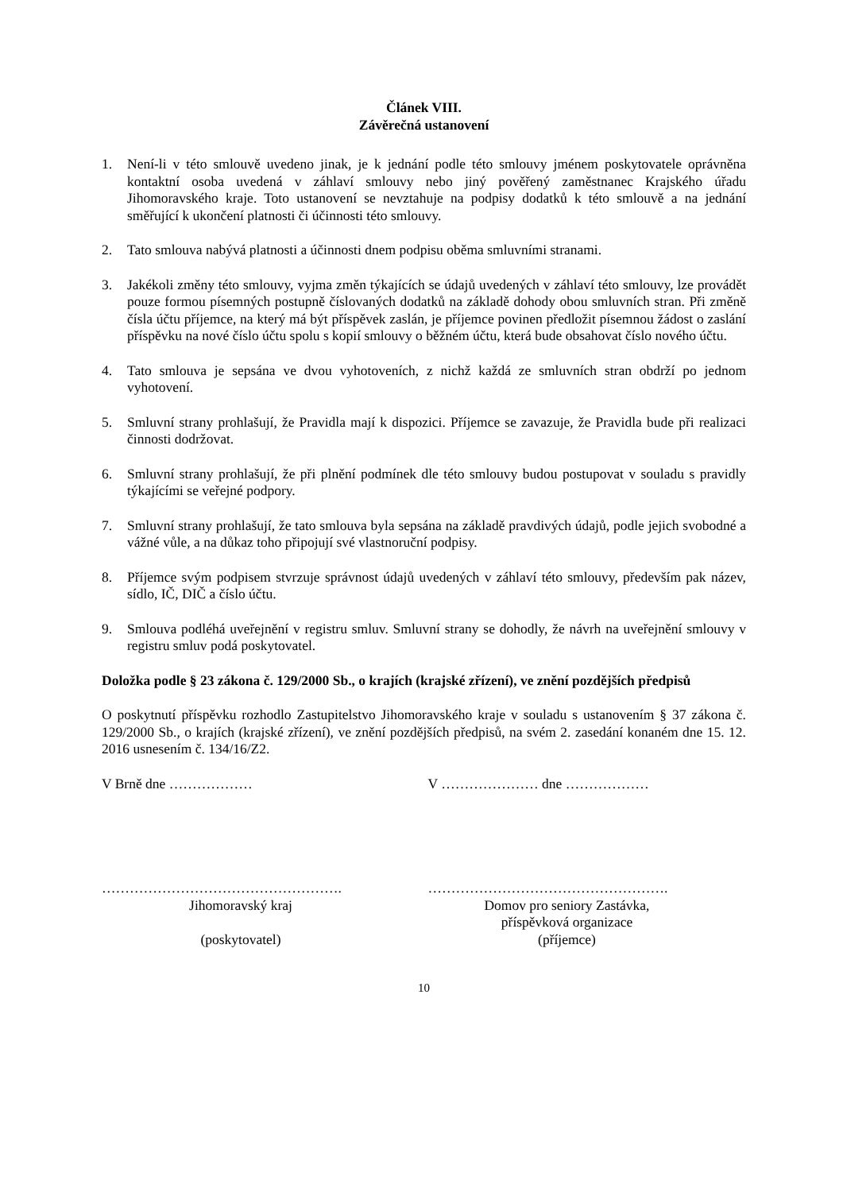Článek VIII.
Závěrečná ustanovení
1. Není-li v této smlouvě uvedeno jinak, je k jednání podle této smlouvy jménem poskytovatele oprávněna kontaktní osoba uvedená v záhlaví smlouvy nebo jiný pověřený zaměstnanec Krajského úřadu Jihomoravského kraje. Toto ustanovení se nevztahuje na podpisy dodatků k této smlouvě a na jednání směřující k ukončení platnosti či účinnosti této smlouvy.
2. Tato smlouva nabývá platnosti a účinnosti dnem podpisu oběma smluvními stranami.
3. Jakékoli změny této smlouvy, vyjma změn týkajících se údajů uvedených v záhlaví této smlouvy, lze provádět pouze formou písemných postupně číslovaných dodatků na základě dohody obou smluvních stran. Při změně čísla účtu příjemce, na který má být příspěvek zaslán, je příjemce povinen předložit písemnou žádost o zaslání příspěvku na nové číslo účtu spolu s kopií smlouvy o běžném účtu, která bude obsahovat číslo nového účtu.
4. Tato smlouva je sepsána ve dvou vyhotoveních, z nichž každá ze smluvních stran obdrží po jednom vyhotovení.
5. Smluvní strany prohlašují, že Pravidla mají k dispozici. Příjemce se zavazuje, že Pravidla bude při realizaci činnosti dodržovat.
6. Smluvní strany prohlašují, že při plnění podmínek dle této smlouvy budou postupovat v souladu s pravidly týkajícími se veřejné podpory.
7. Smluvní strany prohlašují, že tato smlouva byla sepsána na základě pravdivých údajů, podle jejich svobodné a vážné vůle, a na důkaz toho připojují své vlastnoruční podpisy.
8. Příjemce svým podpisem stvrzuje správnost údajů uvedených v záhlaví této smlouvy, především pak název, sídlo, IČ, DIČ a číslo účtu.
9. Smlouva podléhá uveřejnění v registru smluv. Smluvní strany se dohodly, že návrh na uveřejnění smlouvy v registru smluv podá poskytovatel.
Doložka podle § 23 zákona č. 129/2000 Sb., o krajích (krajské zřízení), ve znění pozdějších předpisů
O poskytnutí příspěvku rozhodlo Zastupitelstvo Jihomoravského kraje v souladu s ustanovením § 37 zákona č. 129/2000 Sb., o krajích (krajské zřízení), ve znění pozdějších předpisů, na svém 2. zasedání konaném dne 15. 12. 2016 usnesením č. 134/16/Z2.
V Brně dne ……………… V ………………… dne ………………
…………………………………………….
Jihomoravský kraj
(poskytovatel)
…………………………………………….
Domov pro seniory Zastávka,
příspěvková organizace
(příjemce)
10